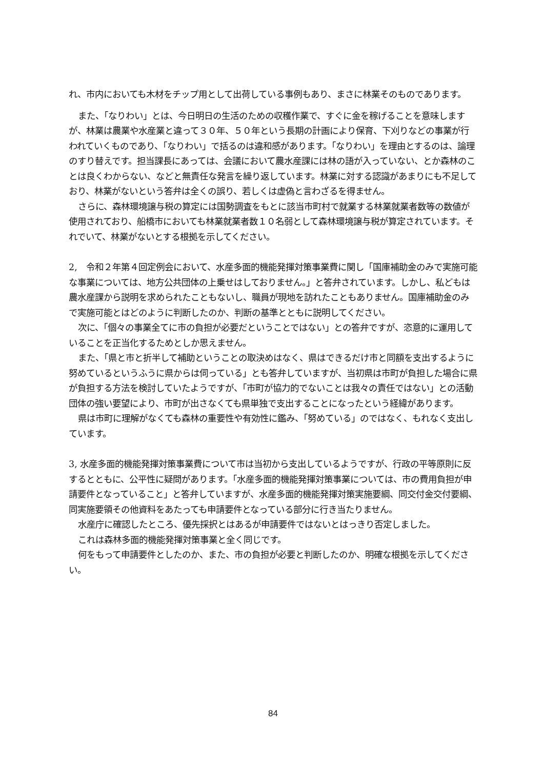れ、市内においても木材をチップ用として出荷している事例もあり、まさに林業そのものであります。
また、「なりわい」とは、今日明日の生活のための収穫作業で、すぐに金を稼げることを意味しますが、林業は農業や水産業と違って３０年、５０年という長期の計画により保育、下刈りなどの事業が行われていくものであり、「なりわい」で括るのは違和感があります。「なりわい」を理由とするのは、論理のすり替えです。担当課長にあっては、会議において農水産課には林の語が入っていない、とか森林のことは良くわからない、などと無責任な発言を繰り返しています。林業に対する認識があまりにも不足しており、林業がないという答弁は全くの誤り、若しくは虚偽と言わざるを得ません。
さらに、森林環境譲与税の算定には国勢調査をもとに該当市町村で就業する林業就業者数等の数値が使用されており、船橋市においても林業就業者数１０名弱として森林環境譲与税が算定されています。それでいて、林業がないとする根拠を示してください。
2,　令和２年第４回定例会において、水産多面的機能発揮対策事業費に関し「国庫補助金のみで実施可能な事業については、地方公共団体の上乗せはしておりません。」と答弁されています。しかし、私どもは農水産課から説明を求められたこともないし、職員が現地を訪れたこともありません。国庫補助金のみで実施可能とはどのように判断したのか、判断の基準とともに説明してください。
次に、「個々の事業全てに市の負担が必要だということではない」との答弁ですが、恣意的に運用していることを正当化するためとしか思えません。
また、「県と市と折半して補助ということの取決めはなく、県はできるだけ市と同額を支出するように努めているというふうに県からは伺っている」とも答弁していますが、当初県は市町が負担した場合に県が負担する方法を検討していたようですが、「市町が協力的でないことは我々の責任ではない」との活動団体の強い要望により、市町が出さなくても県単独で支出することになったという経緯があります。
県は市町に理解がなくても森林の重要性や有効性に鑑み、「努めている」のではなく、もれなく支出しています。
3, 水産多面的機能発揮対策事業費について市は当初から支出しているようですが、行政の平等原則に反するとともに、公平性に疑問があります。「水産多面的機能発揮対策事業については、市の費用負担が申請要件となっていること」と答弁していますが、水産多面的機能発揮対策実施要綱、同交付金交付要綱、同実施要領その他資料をあたっても申請要件となっている部分に行き当たりません。
水産庁に確認したところ、優先採択とはあるが申請要件ではないとはっきり否定しました。
これは森林多面的機能発揮対策事業と全く同じです。
何をもって申請要件としたのか、また、市の負担が必要と判断したのか、明確な根拠を示してください。
84